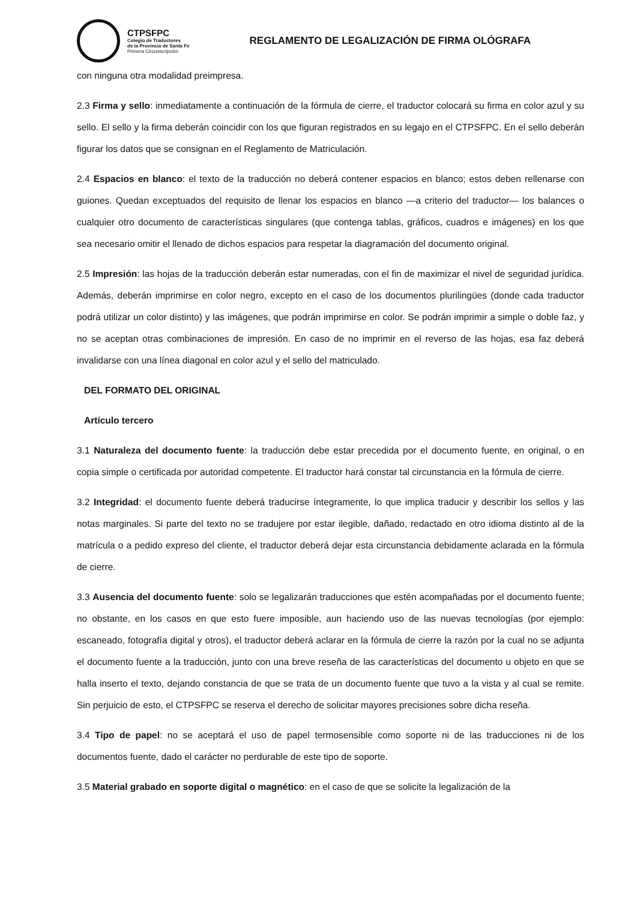CTPSFPC
Colegio de Traductores
de la Provincia de Santa Fe
Primera Circunscripción
REGLAMENTO DE LEGALIZACIÓN DE FIRMA OLÓGRAFA
con ninguna otra modalidad preimpresa.
2.3 Firma y sello: inmediatamente a continuación de la fórmula de cierre, el traductor colocará su firma en color azul y su sello. El sello y la firma deberán coincidir con los que figuran registrados en su legajo en el CTPSFPC. En el sello deberán figurar los datos que se consignan en el Reglamento de Matriculación.
2.4 Espacios en blanco: el texto de la traducción no deberá contener espacios en blanco; estos deben rellenarse con guiones. Quedan exceptuados del requisito de llenar los espacios en blanco —a criterio del traductor— los balances o cualquier otro documento de características singulares (que contenga tablas, gráficos, cuadros e imágenes) en los que sea necesario omitir el llenado de dichos espacios para respetar la diagramación del documento original.
2.5 Impresión: las hojas de la traducción deberán estar numeradas, con el fin de maximizar el nivel de seguridad jurídica. Además, deberán imprimirse en color negro, excepto en el caso de los documentos plurilingües (donde cada traductor podrá utilizar un color distinto) y las imágenes, que podrán imprimirse en color. Se podrán imprimir a simple o doble faz, y no se aceptan otras combinaciones de impresión. En caso de no imprimir en el reverso de las hojas, esa faz deberá invalidarse con una línea diagonal en color azul y el sello del matriculado.
DEL FORMATO DEL ORIGINAL
Artículo tercero
3.1 Naturaleza del documento fuente: la traducción debe estar precedida por el documento fuente, en original, o en copia simple o certificada por autoridad competente. El traductor hará constar tal circunstancia en la fórmula de cierre.
3.2 Integridad: el documento fuente deberá traducirse íntegramente, lo que implica traducir y describir los sellos y las notas marginales. Si parte del texto no se tradujere por estar ilegible, dañado, redactado en otro idioma distinto al de la matrícula o a pedido expreso del cliente, el traductor deberá dejar esta circunstancia debidamente aclarada en la fórmula de cierre.
3.3 Ausencia del documento fuente: solo se legalizarán traducciones que estén acompañadas por el documento fuente; no obstante, en los casos en que esto fuere imposible, aun haciendo uso de las nuevas tecnologías (por ejemplo: escaneado, fotografía digital y otros), el traductor deberá aclarar en la fórmula de cierre la razón por la cual no se adjunta el documento fuente a la traducción, junto con una breve reseña de las características del documento u objeto en que se halla inserto el texto, dejando constancia de que se trata de un documento fuente que tuvo a la vista y al cual se remite. Sin perjuicio de esto, el CTPSFPC se reserva el derecho de solicitar mayores precisiones sobre dicha reseña.
3.4 Tipo de papel: no se aceptará el uso de papel termosensible como soporte ni de las traducciones ni de los documentos fuente, dado el carácter no perdurable de este tipo de soporte.
3.5 Material grabado en soporte digital o magnético: en el caso de que se solicite la legalización de la